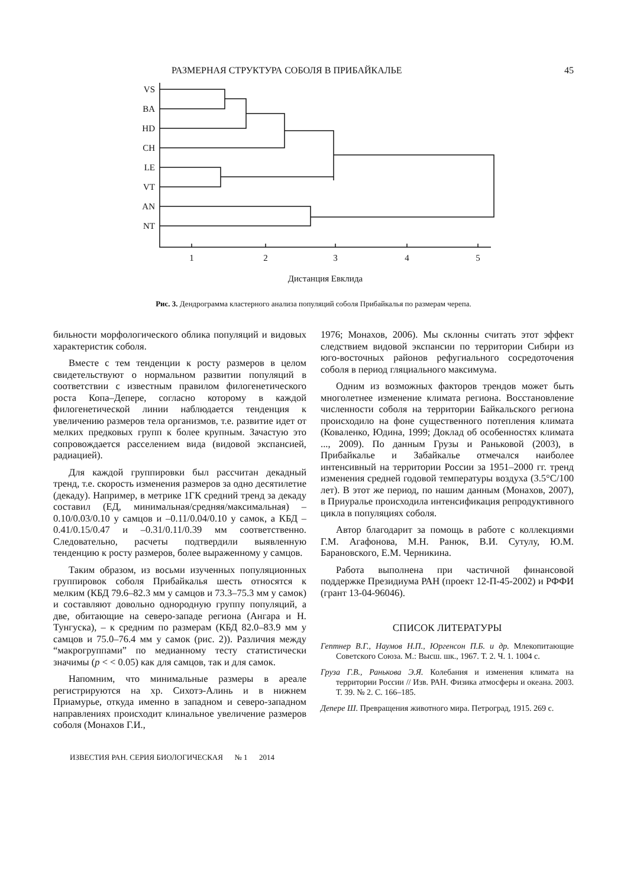РАЗМЕРНАЯ СТРУКТУРА СОБОЛЯ В ПРИБАЙКАЛЬЕ 45
VS
BA
HD
CH
LE
VT
AN
NT
1
2
3
4
5
Дистанция Евклида
Рис. 3. Дендрограмма кластерного анализа популяций соболя Прибайкалья по размерам черепа.
бильности морфологического облика популяций и видовых характеристик соболя.
Вместе с тем тенденции к росту размеров в целом свидетельствуют о нормальном развитии популяций в соответствии с известным правилом филогенетического роста Копа–Депере, согласно которому в каждой филогенетической линии наблюдается тенденция к увеличению размеров тела организмов, т.е. развитие идет от мелких предковых групп к более крупным. Зачастую это сопровождается расселением вида (видовой экспансией, радиацией).
Для каждой группировки был рассчитан декадный тренд, т.е. скорость изменения размеров за одно десятилетие (декаду). Например, в метрике 1ГК средний тренд за декаду составил (ЕД, минимальная/средняя/максимальная) –0.10/0.03/0.10 у самцов и –0.11/0.04/0.10 у самок, а КБД – 0.41/0.15/0.47 и –0.31/0.11/0.39 мм соответственно. Следовательно, расчеты подтвердили выявленную тенденцию к росту размеров, более выраженному у самцов.
Таким образом, из восьми изученных популяционных группировок соболя Прибайкалья шесть относятся к мелким (КБД 79.6–82.3 мм у самцов и 73.3–75.3 мм у самок) и составляют довольно однородную группу популяций, а две, обитающие на северо-западе региона (Ангара и Н. Тунгуска), – к средним по размерам (КБД 82.0–83.9 мм у самцов и 75.0–76.4 мм у самок (рис. 2)). Различия между “макрогруппами” по медианному тесту статистически значимы (p < < 0.05) как для самцов, так и для самок.
Напомним, что минимальные размеры в ареале регистрируются на хр. Сихотэ-Алинь и в нижнем Приамурье, откуда именно в западном и северо-западном направлениях происходит клинальное увеличение размеров соболя (Монахов Г.И.,
1976; Монахов, 2006). Мы склонны считать этот эффект следствием видовой экспансии по территории Сибири из юго-восточных районов рефугиального сосредоточения соболя в период гляциального максимума.
Одним из возможных факторов трендов может быть многолетнее изменение климата региона. Восстановление численности соболя на территории Байкальского региона происходило на фоне существенного потепления климата (Коваленко, Юдина, 1999; Доклад об особенностях климата ..., 2009). По данным Грузы и Раньковой (2003), в Прибайкалье и Забайкалье отмечался наиболее интенсивный на территории России за 1951–2000 гг. тренд изменения средней годовой температуры воздуха (3.5°C/100 лет). В этот же период, по нашим данным (Монахов, 2007), в Приуралье происходила интенсификация репродуктивного цикла в популяциях соболя.
Автор благодарит за помощь в работе с коллекциями Г.М. Агафонова, М.Н. Ранюк, В.И. Сутулу, Ю.М. Барановского, Е.М. Черникина.
Работа выполнена при частичной финансовой поддержке Президиума РАН (проект 12-П-45-2002) и РФФИ (грант 13-04-96046).
СПИСОК ЛИТЕРАТУРЫ
Гептнер В.Г., Наумов Н.П., Юргенсон П.Б. и др. Млекопитающие Советского Союза. М.: Высш. шк., 1967. Т. 2. Ч. 1. 1004 с.
Груза Г.В., Ранькова Э.Я. Колебания и изменения климата на территории России // Изв. РАН. Физика атмосферы и океана. 2003. Т. 39. № 2. С. 166–185.
Депере Ш. Превращения животного мира. Петроград, 1915. 269 с.
ИЗВЕСТИЯ РАН. СЕРИЯ БИОЛОГИЧЕСКАЯ № 1 2014